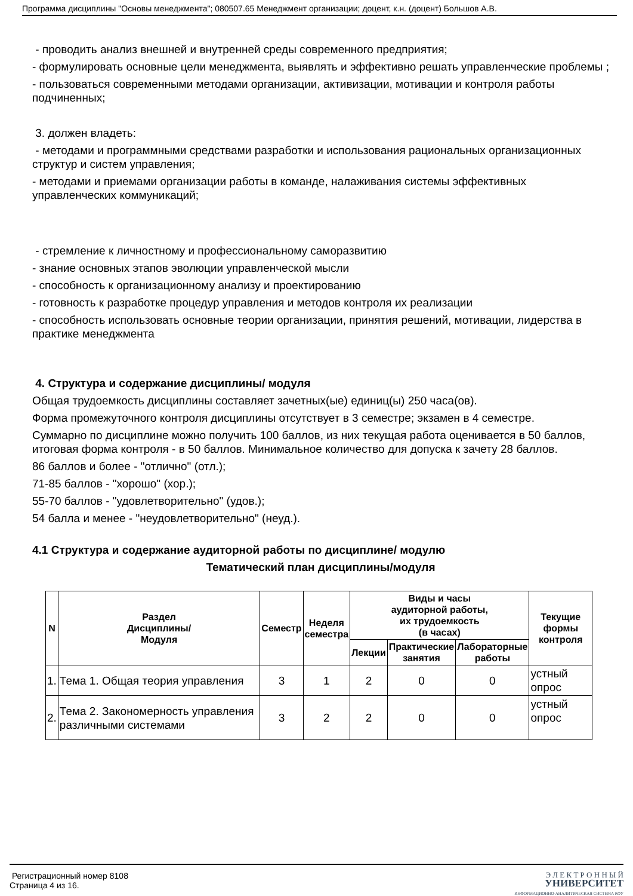Программа дисциплины "Основы менеджмента"; 080507.65 Менеджмент организации; доцент, к.н. (доцент) Большов А.В.
- проводить анализ внешней и внутренней среды современного предприятия;
- формулировать основные цели менеджмента, выявлять и эффективно решать управленческие проблемы ;
- пользоваться современными методами организации, активизации, мотивации и контроля работы подчиненных;
3. должен владеть:
- методами и программными средствами разработки и использования рациональных организационных структур и систем управления;
- методами и приемами организации работы в команде, налаживания системы эффективных управленческих коммуникаций;
- стремление к личностному и профессиональному саморазвитию
- знание основных этапов эволюции управленческой мысли
- способность к организационному анализу и проектированию
- готовность к разработке процедур управления и методов контроля их реализации
- способность использовать основные теории организации, принятия решений, мотивации, лидерства в практике менеджмента
4. Структура и содержание дисциплины/ модуля
Общая трудоемкость дисциплины составляет зачетных(ые) единиц(ы) 250 часа(ов).
Форма промежуточного контроля дисциплины отсутствует в 3 семестре; экзамен в 4 семестре.
Суммарно по дисциплине можно получить 100 баллов, из них текущая работа оценивается в 50 баллов, итоговая форма контроля - в 50 баллов. Минимальное количество для допуска к зачету 28 баллов.
86 баллов и более - "отлично" (отл.);
71-85 баллов - "хорошо" (хор.);
55-70 баллов - "удовлетворительно" (удов.);
54 балла и менее - "неудовлетворительно" (неуд.).
4.1 Структура и содержание аудиторной работы по дисциплине/ модулю
Тематический план дисциплины/модуля
| N | Раздел Дисциплины/ Модуля | Семестр | Неделя семестра | Виды и часы аудиторной работы, их трудоемкость (в часах) | | | Текущие формы контроля |
| --- | --- | --- | --- | --- | --- | --- | --- |
| | | | | Лекции | Практические занятия | Лабораторные работы | |
| 1. | Тема 1. Общая теория управления | 3 | 1 | 2 | 0 | 0 | устный опрос |
| 2. | Тема 2. Закономерность управления различными системами | 3 | 2 | 2 | 0 | 0 | устный опрос |
Регистрационный номер 8108
Страница 4 из 16.
Э Л Е К Т Р О Н Н Ы Й
УНИВЕРСИТЕТ
ИНФОРМАЦИОННО-АНАЛИТИЧЕСКАЯ СИСТЕМА КФУ